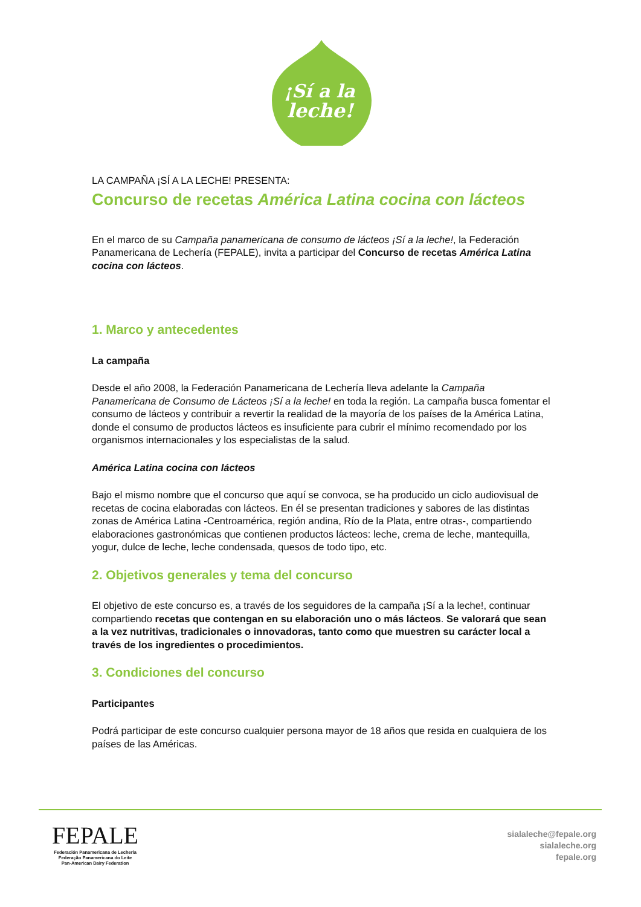¡Sí a la
leche!
LA CAMPAÑA ¡SÍ A LA LECHE! PRESENTA:
Concurso de recetas América Latina cocina con lácteos
En el marco de su Campaña panamericana de consumo de lácteos ¡Sí a la leche!, la Federación Panamericana de Lechería (FEPALE), invita a participar del Concurso de recetas América Latina cocina con lácteos.
1. Marco y antecedentes
La campaña
Desde el año 2008, la Federación Panamericana de Lechería lleva adelante la Campaña Panamericana de Consumo de Lácteos ¡Sí a la leche! en toda la región. La campaña busca fomentar el consumo de lácteos y contribuir a revertir la realidad de la mayoría de los países de la América Latina, donde el consumo de productos lácteos es insuficiente para cubrir el mínimo recomendado por los organismos internacionales y los especialistas de la salud.
América Latina cocina con lácteos
Bajo el mismo nombre que el concurso que aquí se convoca, se ha producido un ciclo audiovisual de recetas de cocina elaboradas con lácteos. En él se presentan tradiciones y sabores de las distintas zonas de América Latina -Centroamérica, región andina, Río de la Plata, entre otras-, compartiendo elaboraciones gastronómicas que contienen productos lácteos: leche, crema de leche, mantequilla, yogur, dulce de leche, leche condensada, quesos de todo tipo, etc.
2. Objetivos generales y tema del concurso
El objetivo de este concurso es, a través de los seguidores de la campaña ¡Sí a la leche!, continuar compartiendo recetas que contengan en su elaboración uno o más lácteos. Se valorará que sean a la vez nutritivas, tradicionales o innovadoras, tanto como que muestren su carácter local a través de los ingredientes o procedimientos.
3. Condiciones del concurso
Participantes
Podrá participar de este concurso cualquier persona mayor de 18 años que resida en cualquiera de los países de las Américas.
FEPALE
Federación Panamericana de Lechería
Federação Panamericana do Leite
Pan-American Dairy Federation
sialaleche@fepale.org
sialaleche.org
fepale.org